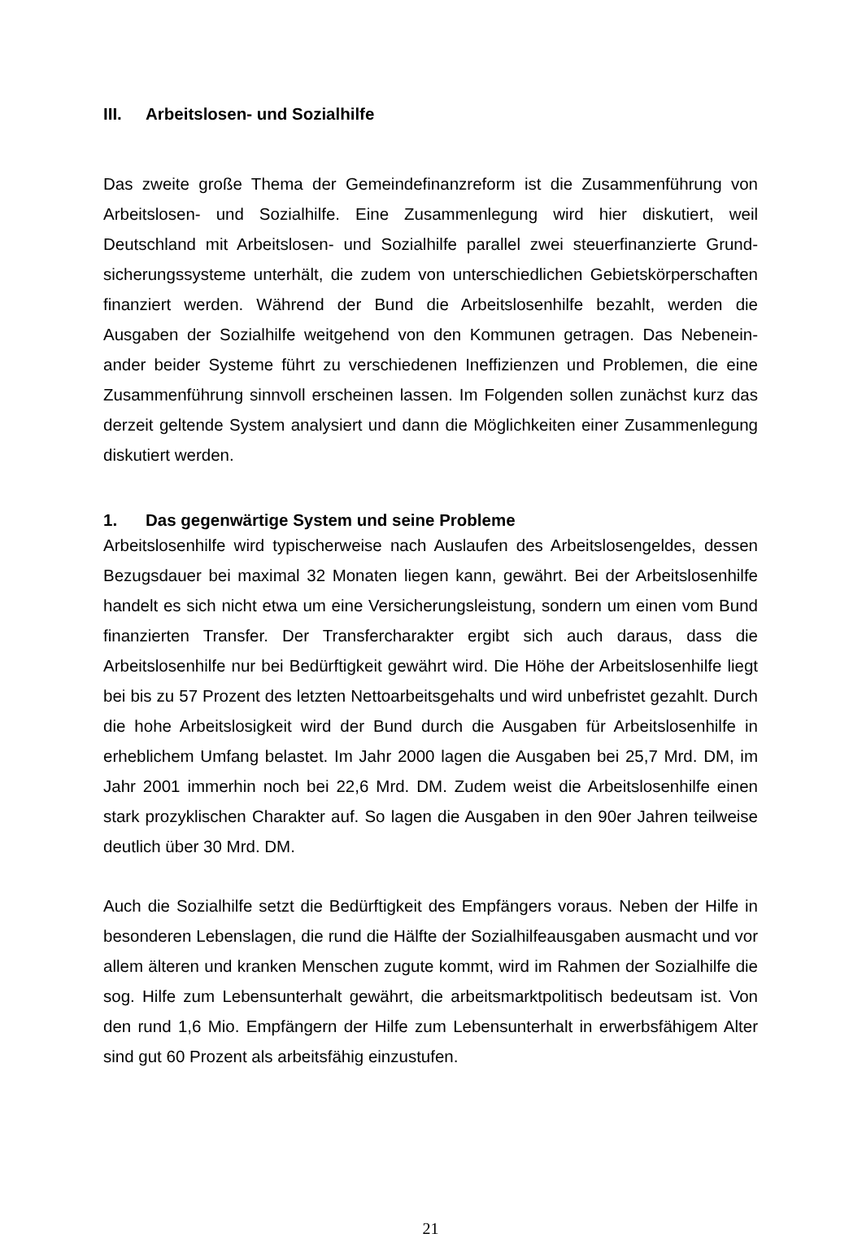III. Arbeitslosen- und Sozialhilfe
Das zweite große Thema der Gemeindefinanzreform ist die Zusammenführung von Arbeitslosen- und Sozialhilfe. Eine Zusammenlegung wird hier diskutiert, weil Deutschland mit Arbeitslosen- und Sozialhilfe parallel zwei steuerfinanzierte Grund­sicherungssysteme unterhält, die zudem von unterschiedlichen Gebietskörperschaf­ten finanziert werden. Während der Bund die Arbeitslosenhilfe bezahlt, werden die Ausgaben der Sozialhilfe weitgehend von den Kommunen getragen. Das Nebenein­ander beider Systeme führt zu verschiedenen Ineffizienzen und Problemen, die eine Zusammenführung sinnvoll erscheinen lassen. Im Folgenden sollen zunächst kurz das derzeit geltende System analysiert und dann die Möglichkeiten einer Zusam­menlegung diskutiert werden.
1. Das gegenwärtige System und seine Probleme
Arbeitslosenhilfe wird typischerweise nach Auslaufen des Arbeitslosengeldes, des­sen Bezugsdauer bei maximal 32 Monaten liegen kann, gewährt. Bei der Arbeitslo­senhilfe handelt es sich nicht etwa um eine Versicherungsleistung, sondern um einen vom Bund finanzierten Transfer. Der Transfercharakter ergibt sich auch daraus, dass die Arbeitslosenhilfe nur bei Bedürftigkeit gewährt wird. Die Höhe der Arbeitslosen­hilfe liegt bei bis zu 57 Prozent des letzten Nettoarbeitsgehalts und wird unbefristet gezahlt. Durch die hohe Arbeitslosigkeit wird der Bund durch die Ausgaben für Ar­beitslosenhilfe in erheblichem Umfang belastet. Im Jahr 2000 lagen die Ausgaben bei 25,7 Mrd. DM, im Jahr 2001 immerhin noch bei 22,6 Mrd. DM. Zudem weist die Arbeitslosenhilfe einen stark prozyklischen Charakter auf. So lagen die Ausgaben in den 90er Jahren teilweise deutlich über 30 Mrd. DM.
Auch die Sozialhilfe setzt die Bedürftigkeit des Empfängers voraus. Neben der Hilfe in besonderen Lebenslagen, die rund die Hälfte der Sozialhilfeausgaben ausmacht und vor allem älteren und kranken Menschen zugute kommt, wird im Rahmen der Sozialhilfe die sog. Hilfe zum Lebensunterhalt gewährt, die arbeitsmarktpolitisch be­deutsam ist. Von den rund 1,6 Mio. Empfängern der Hilfe zum Lebensunterhalt in erwerbsfähigem Alter sind gut 60 Prozent als arbeitsfähig einzustufen.
21